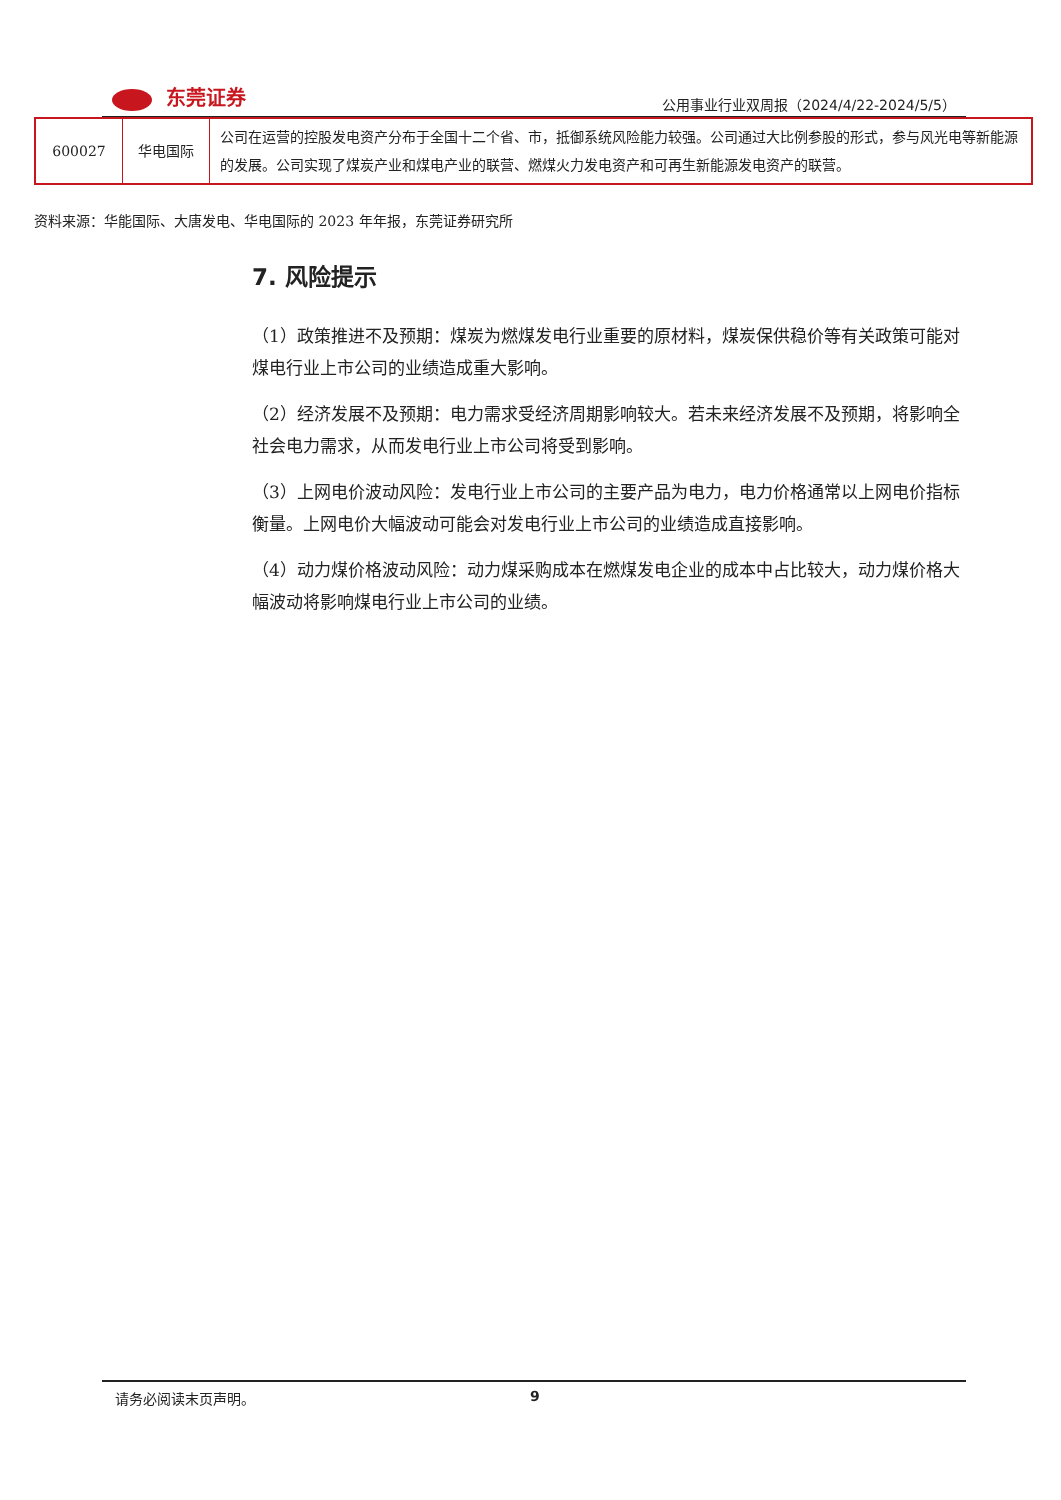东莞证券
公用事业行业双周报（2024/4/22-2024/5/5）
| 600027 | 华电国际 | 公司在运营的控股发电资产分布于全国十二个省、市，抵御系统风险能力较强。公司通过大比例参股的形式，参与风光电等新能源的发展。公司实现了煤炭产业和煤电产业的联营、燃煤火力发电资产和可再生新能源发电资产的联营。 |
资料来源：华能国际、大唐发电、华电国际的 2023 年年报，东莞证券研究所
7. 风险提示
（1）政策推进不及预期：煤炭为燃煤发电行业重要的原材料，煤炭保供稳价等有关政策可能对煤电行业上市公司的业绩造成重大影响。
（2）经济发展不及预期：电力需求受经济周期影响较大。若未来经济发展不及预期，将影响全社会电力需求，从而发电行业上市公司将受到影响。
（3）上网电价波动风险：发电行业上市公司的主要产品为电力，电力价格通常以上网电价指标衡量。上网电价大幅波动可能会对发电行业上市公司的业绩造成直接影响。
（4）动力煤价格波动风险：动力煤采购成本在燃煤发电企业的成本中占比较大，动力煤价格大幅波动将影响煤电行业上市公司的业绩。
请务必阅读末页声明。 9